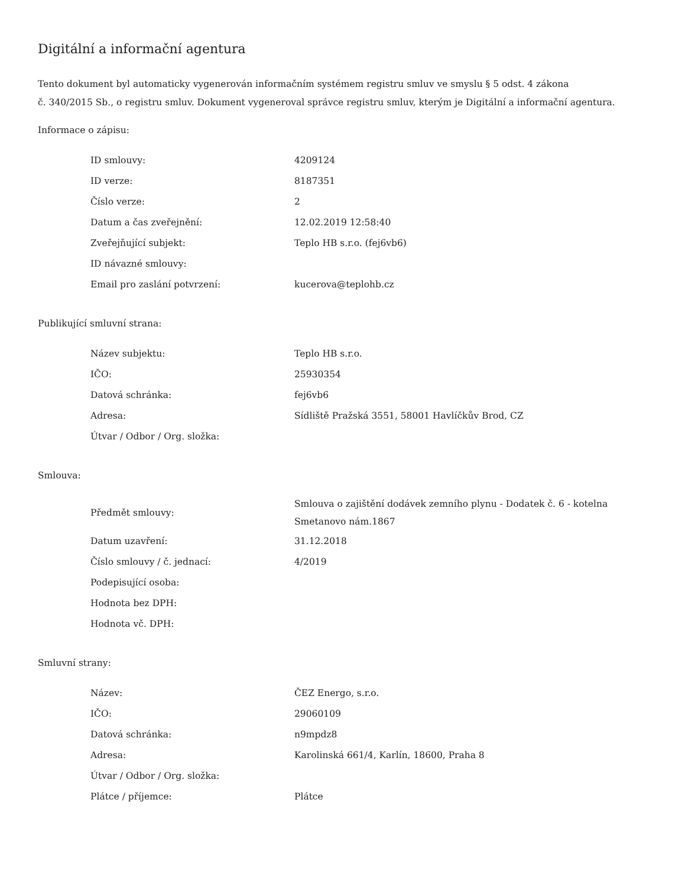Digitální a informační agentura
Tento dokument byl automaticky vygenerován informačním systémem registru smluv ve smyslu § 5 odst. 4 zákona
č. 340/2015 Sb., o registru smluv. Dokument vygeneroval správce registru smluv, kterým je Digitální a informační agentura.
Informace o zápisu:
| ID smlouvy: | 4209124 |
| ID verze: | 8187351 |
| Číslo verze: | 2 |
| Datum a čas zveřejnění: | 12.02.2019 12:58:40 |
| Zveřejňující subjekt: | Teplo HB s.r.o. (fej6vb6) |
| ID návazné smlouvy: | |
| Email pro zaslání potvrzení: | kucerova@teplohb.cz |
Publikující smluvní strana:
| Název subjektu: | Teplo HB s.r.o. |
| IČO: | 25930354 |
| Datová schránka: | fej6vb6 |
| Adresa: | Sídliště Pražská 3551, 58001 Havlíčkův Brod, CZ |
| Útvar / Odbor / Org. složka: | |
Smlouva:
| Předmět smlouvy: | Smlouva o zajištění dodávek zemního plynu - Dodatek č. 6 - kotelna Smetanovo nám.1867 |
| Datum uzavření: | 31.12.2018 |
| Číslo smlouvy / č. jednací: | 4/2019 |
| Podepisující osoba: | |
| Hodnota bez DPH: | |
| Hodnota vč. DPH: | |
Smluvní strany:
| Název: | ČEZ Energo, s.r.o. |
| IČO: | 29060109 |
| Datová schránka: | n9mpdz8 |
| Adresa: | Karolinská 661/4, Karlín, 18600, Praha 8 |
| Útvar / Odbor / Org. složka: | |
| Plátce / příjemce: | Plátce |